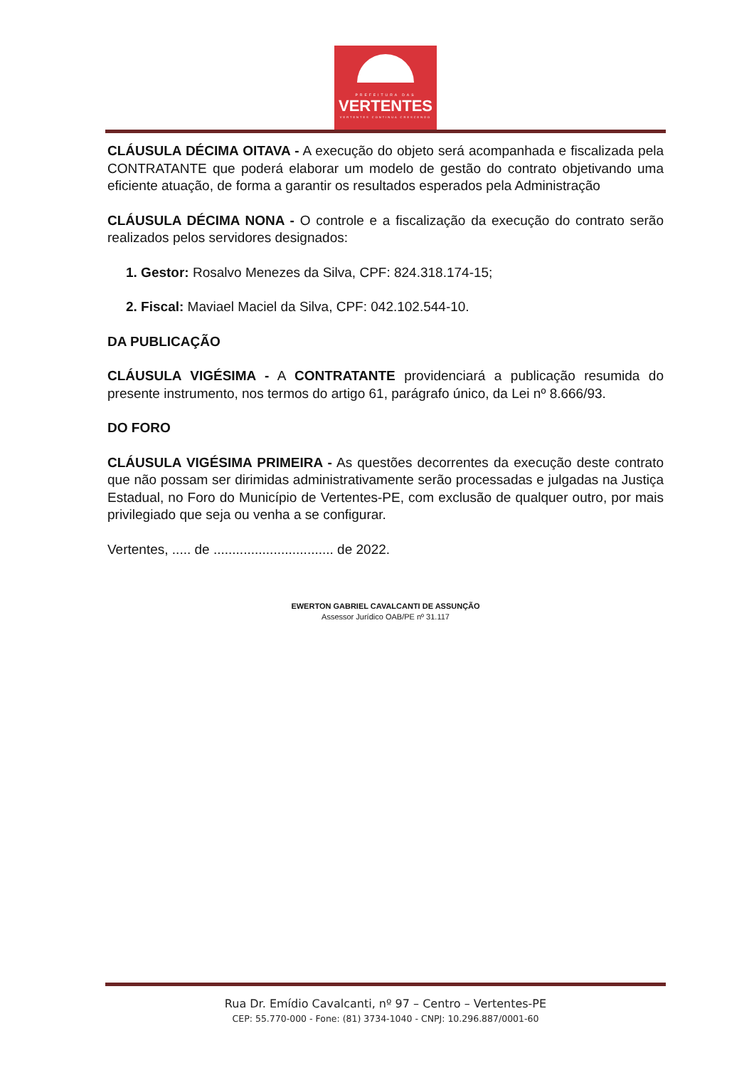PREFEITURA DAS
VERTENTES
VERTENTES CONTINUA CRESCENDO
CLÁUSULA DÉCIMA OITAVA - A execução do objeto será acompanhada e fiscalizada pela CONTRATANTE que poderá elaborar um modelo de gestão do contrato objetivando uma eficiente atuação, de forma a garantir os resultados esperados pela Administração
CLÁUSULA DÉCIMA NONA - O controle e a fiscalização da execução do contrato serão realizados pelos servidores designados:
1. Gestor: Rosalvo Menezes da Silva, CPF: 824.318.174-15;
2. Fiscal: Maviael Maciel da Silva, CPF: 042.102.544-10.
DA PUBLICAÇÃO
CLÁUSULA VIGÉSIMA - A CONTRATANTE providenciará a publicação resumida do presente instrumento, nos termos do artigo 61, parágrafo único, da Lei nº 8.666/93.
DO FORO
CLÁUSULA VIGÉSIMA PRIMEIRA - As questões decorrentes da execução deste contrato que não possam ser dirimidas administrativamente serão processadas e julgadas na Justiça Estadual, no Foro do Município de Vertentes-PE, com exclusão de qualquer outro, por mais privilegiado que seja ou venha a se configurar.
Vertentes, ..... de ................................ de 2022.
EWERTON GABRIEL CAVALCANTI DE ASSUNÇÃO
Assessor Jurídico OAB/PE nº 31.117
Rua Dr. Emídio Cavalcanti, nº 97 – Centro – Vertentes-PE
CEP: 55.770-000 - Fone: (81) 3734-1040 - CNPJ: 10.296.887/0001-60